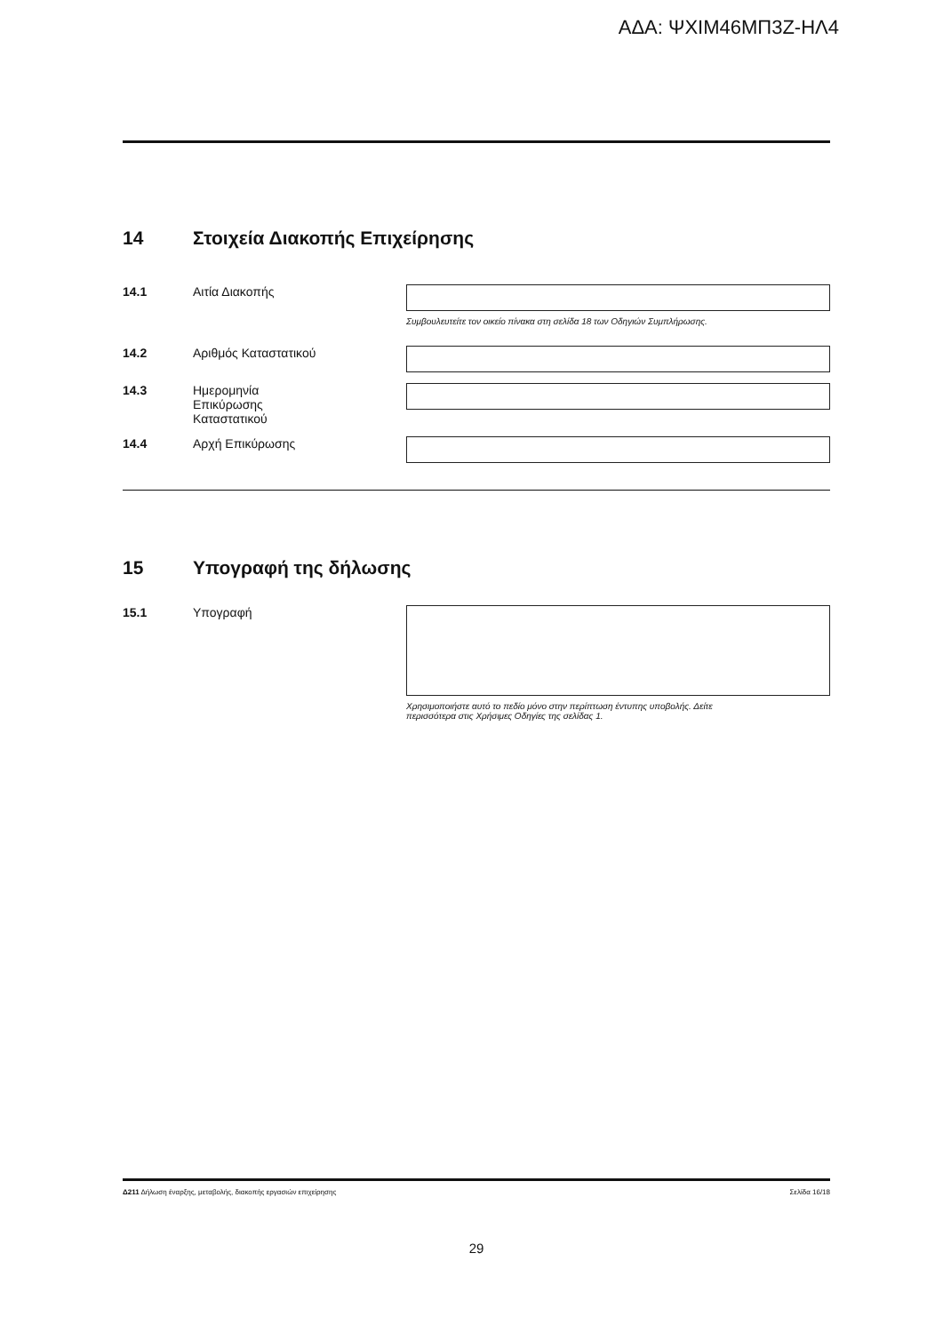ΑΔΑ: ΨΧΙΜ46ΜΠ3Ζ-ΗΛ4
14 Στοιχεία Διακοπής Επιχείρησης
14.1 Αιτία Διακοπής
Συμβουλευτείτε τον οικείο πίνακα στη σελίδα 18 των Οδηγιών Συμπλήρωσης.
14.2 Αριθμός Καταστατικού
14.3 Ημερομηνία
Επικύρωσης
Καταστατικού
14.4 Αρχή Επικύρωσης
15 Υπογραφή της δήλωσης
15.1 Υπογραφή
Χρησιμοποιήστε αυτό το πεδίο μόνο στην περίπτωση έντυπης υποβολής. Δείτε
περισσότερα στις Χρήσιμες Οδηγίες της σελίδας 1.
Δ211 Δήλωση έναρξης, μεταβολής, διακοπής εργασιών επιχείρησης Σελίδα 16/18
29